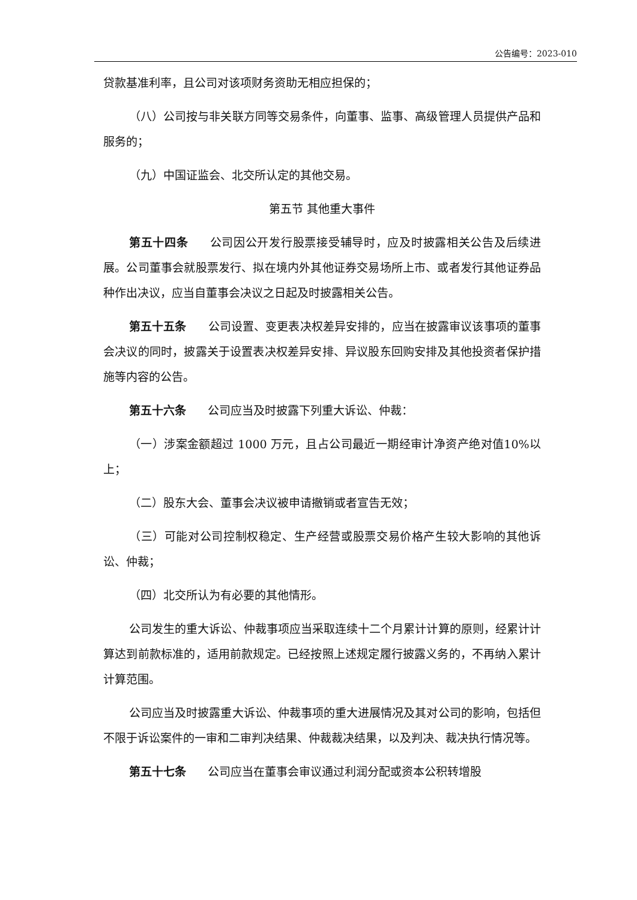公告编号：2023-010
贷款基准利率，且公司对该项财务资助无相应担保的；
（八）公司按与非关联方同等交易条件，向董事、监事、高级管理人员提供产品和服务的；
（九）中国证监会、北交所认定的其他交易。
第五节 其他重大事件
第五十四条 公司因公开发行股票接受辅导时，应及时披露相关公告及后续进展。公司董事会就股票发行、拟在境内外其他证券交易场所上市、或者发行其他证券品种作出决议，应当自董事会决议之日起及时披露相关公告。
第五十五条 公司设置、变更表决权差异安排的，应当在披露审议该事项的董事会决议的同时，披露关于设置表决权差异安排、异议股东回购安排及其他投资者保护措施等内容的公告。
第五十六条 公司应当及时披露下列重大诉讼、仲裁：
（一）涉案金额超过 1000 万元，且占公司最近一期经审计净资产绝对值10%以上；
（二）股东大会、董事会决议被申请撤销或者宣告无效；
（三）可能对公司控制权稳定、生产经营或股票交易价格产生较大影响的其他诉讼、仲裁；
（四）北交所认为有必要的其他情形。
公司发生的重大诉讼、仲裁事项应当采取连续十二个月累计计算的原则，经累计计算达到前款标准的，适用前款规定。已经按照上述规定履行披露义务的，不再纳入累计计算范围。
公司应当及时披露重大诉讼、仲裁事项的重大进展情况及其对公司的影响，包括但不限于诉讼案件的一审和二审判决结果、仲裁裁决结果，以及判决、裁决执行情况等。
第五十七条 公司应当在董事会审议通过利润分配或资本公积转增股